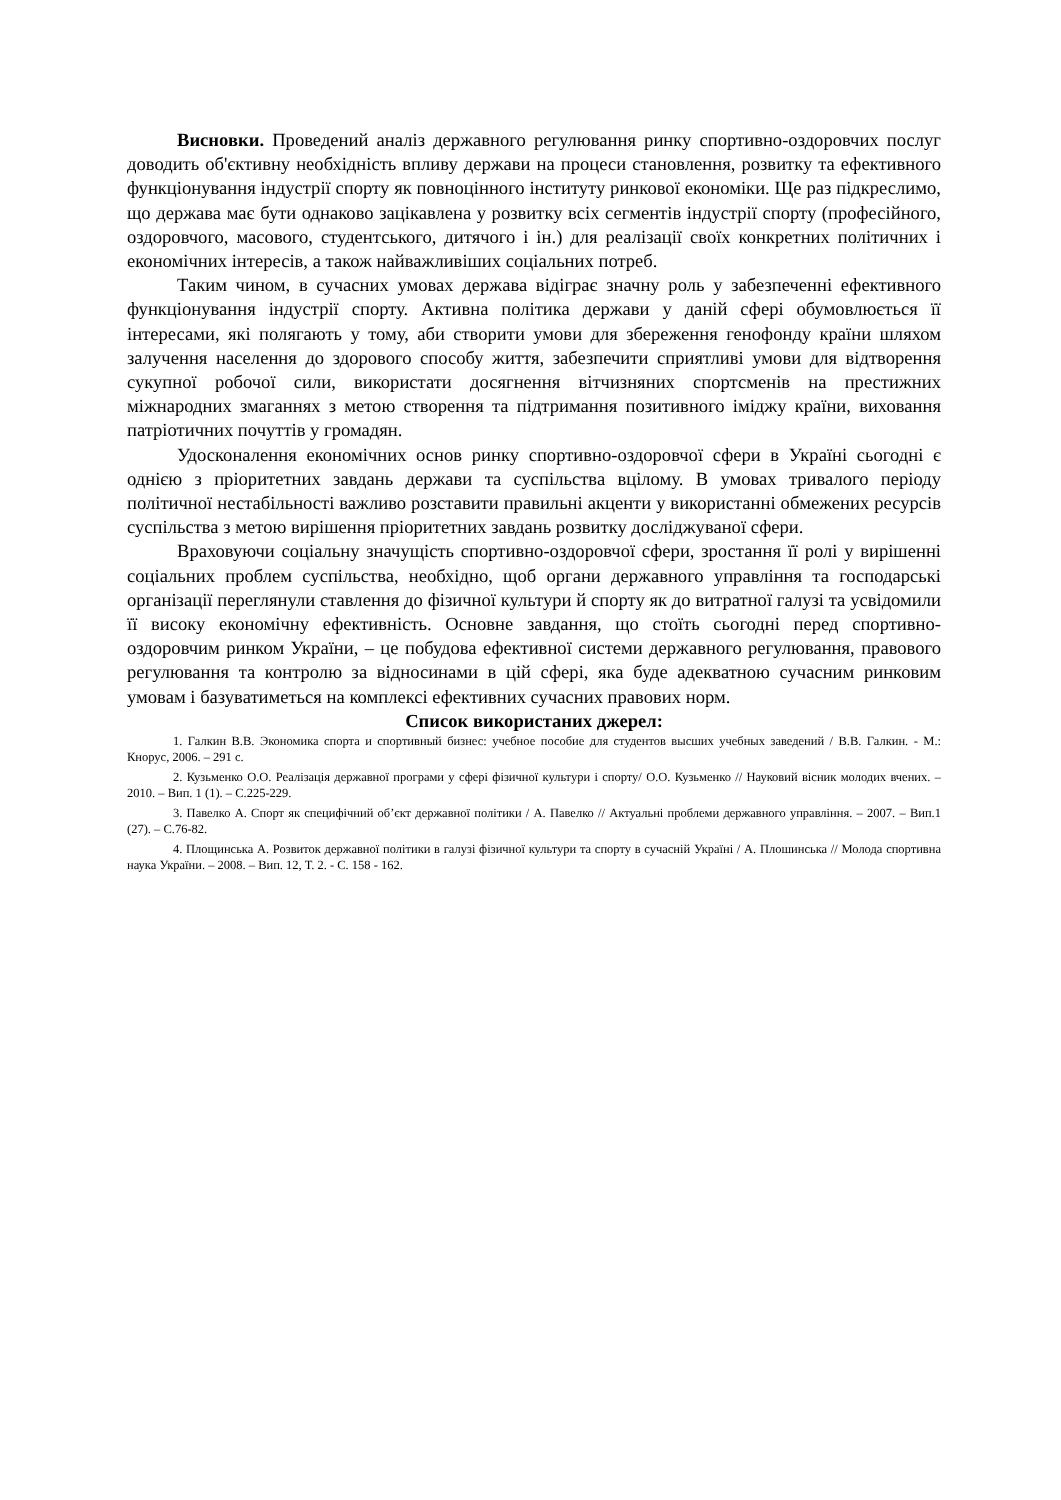Висновки. Проведений аналіз державного регулювання ринку спортивно-оздоровчих послуг доводить об'єктивну необхідність впливу держави на процеси становлення, розвитку та ефективного функціонування індустрії спорту як повноцінного інституту ринкової економіки. Ще раз підкреслимо, що держава має бути однаково зацікавлена у розвитку всіх сегментів індустрії спорту (професійного, оздоровчого, масового, студентського, дитячого і ін.) для реалізації своїх конкретних політичних і економічних інтересів, а також найважливіших соціальних потреб.
Таким чином, в сучасних умовах держава відіграє значну роль у забезпеченні ефективного функціонування індустрії спорту. Активна політика держави у даній сфері обумовлюється її інтересами, які полягають у тому, аби створити умови для збереження генофонду країни шляхом залучення населення до здорового способу життя, забезпечити сприятливі умови для відтворення сукупної робочої сили, використати досягнення вітчизняних спортсменів на престижних міжнародних змаганнях з метою створення та підтримання позитивного іміджу країни, виховання патріотичних почуттів у громадян.
Удосконалення економічних основ ринку спортивно-оздоровчої сфери в Україні сьогодні є однією з пріоритетних завдань держави та суспільства вцілому. В умовах тривалого періоду політичної нестабільності важливо розставити правильні акценти у використанні обмежених ресурсів суспільства з метою вирішення пріоритетних завдань розвитку досліджуваної сфери.
Враховуючи соціальну значущість спортивно-оздоровчої сфери, зростання її ролі у вирішенні соціальних проблем суспільства, необхідно, щоб органи державного управління та господарські організації переглянули ставлення до фізичної культури й спорту як до витратної галузі та усвідомили її високу економічну ефективність. Основне завдання, що стоїть сьогодні перед спортивно-оздоровчим ринком України, – це побудова ефективної системи державного регулювання, правового регулювання та контролю за відносинами в цій сфері, яка буде адекватною сучасним ринковим умовам і базуватиметься на комплексі ефективних сучасних правових норм.
Список використаних джерел:
1. Галкин В.В. Экономика спорта и спортивный бизнес: учебное пособие для студентов высших учебных заведений / В.В. Галкин. - М.: Кнорус, 2006. – 291 с.
2. Кузьменко О.О. Реалізація державної програми у сфері фізичної культури і спорту/ О.О. Кузьменко // Науковий вісник молодих вчених. – 2010. – Вип. 1 (1). – С.225-229.
3. Павелко А. Спорт як специфічний об’єкт державної політики / А. Павелко // Актуальні проблеми державного управління. – 2007. – Вип.1 (27). – С.76-82.
4. Площинська А. Розвиток державної політики в галузі фізичної культури та спорту в сучасній Україні / А. Плошинська // Молода спортивна наука України. – 2008. – Вип. 12, Т. 2. - С. 158 - 162.